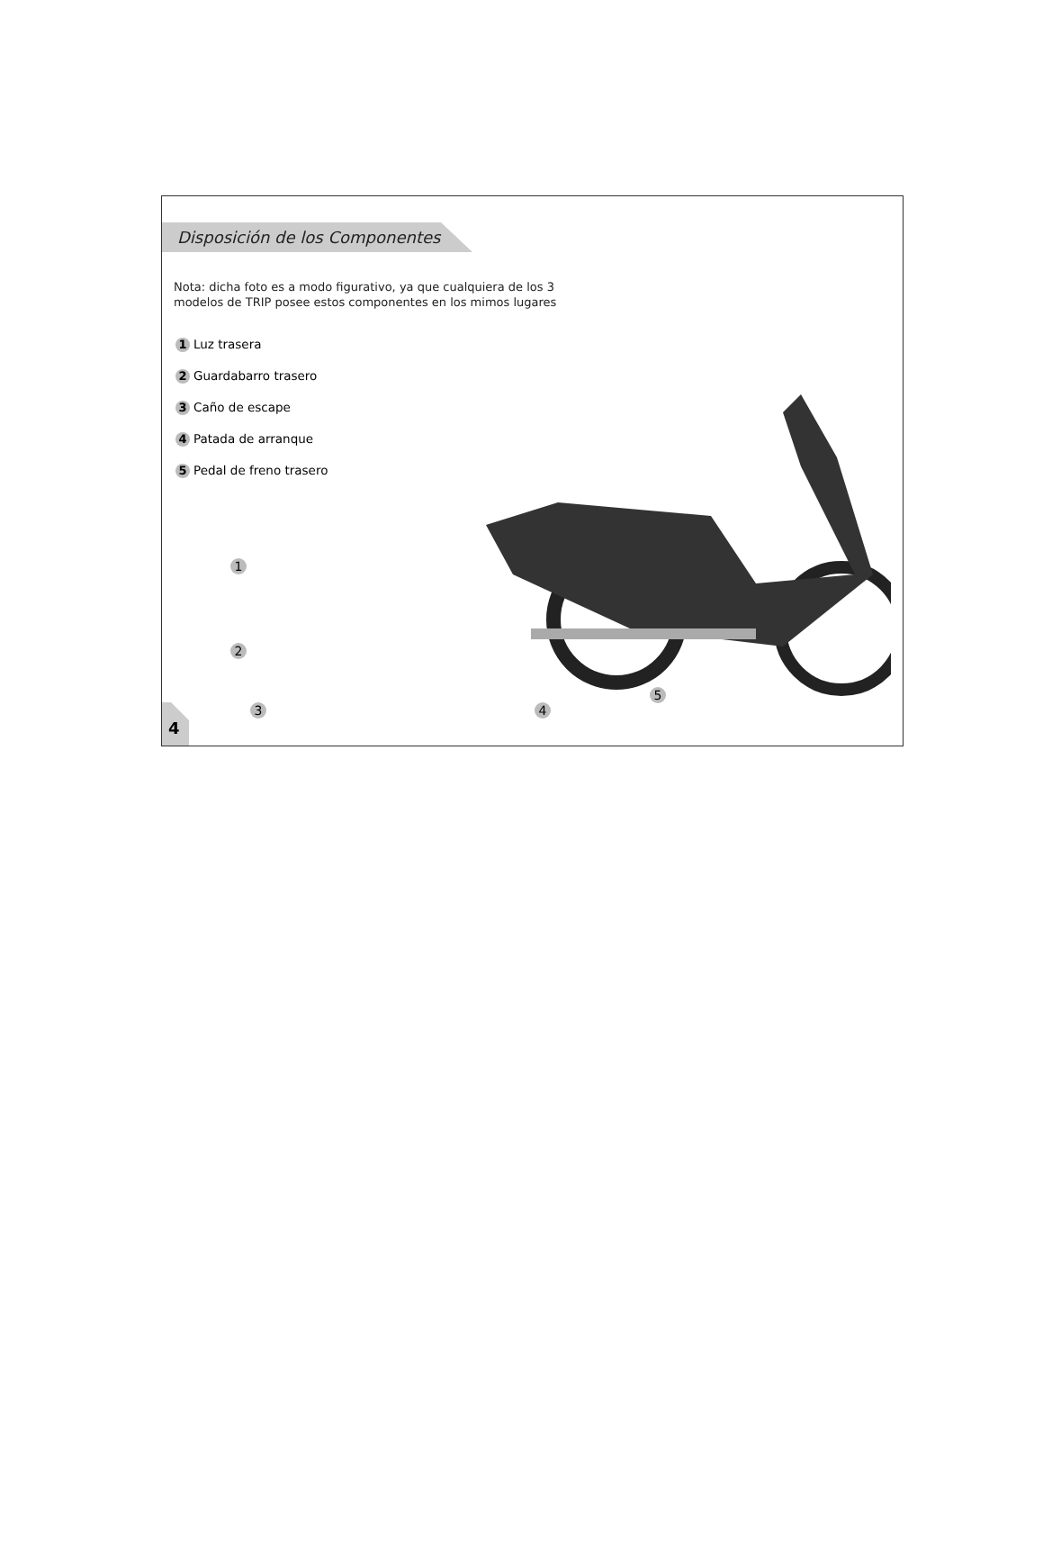Disposición de los Componentes
Nota: dicha foto es a modo figurativo, ya que cualquiera de los 3
modelos de TRIP posee estos componentes en los mimos lugares
1 Luz trasera
2 Guardabarro trasero
3 Caño de escape
4 Patada de arranque
5 Pedal de freno trasero
1
2
3 4
5
4